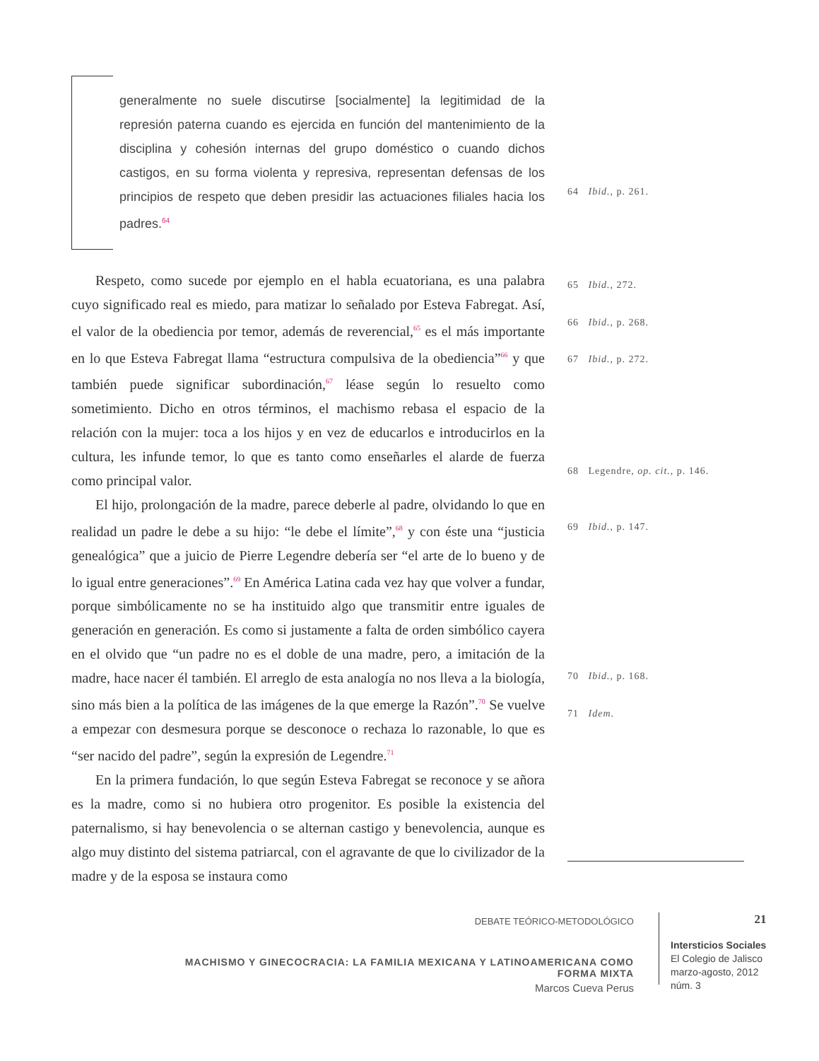generalmente no suele discutirse [socialmente] la legitimidad de la represión paterna cuando es ejercida en función del mantenimiento de la disciplina y cohesión internas del grupo doméstico o cuando dichos castigos, en su forma violenta y represiva, representan defensas de los principios de respeto que deben presidir las actuaciones filiales hacia los padres.<sup>64</sup>
Respeto, como sucede por ejemplo en el habla ecuatoriana, es una palabra cuyo significado real es miedo, para matizar lo señalado por Esteva Fabregat. Así, el valor de la obediencia por temor, además de reverencial,<sup>65</sup> es el más importante en lo que Esteva Fabregat llama “estructura compulsiva de la obediencia”<sup>66</sup> y que también puede significar subordinación,<sup>67</sup> léase según lo resuelto como sometimiento. Dicho en otros términos, el machismo rebasa el espacio de la relación con la mujer: toca a los hijos y en vez de educarlos e introducirlos en la cultura, les infunde temor, lo que es tanto como enseñarles el alarde de fuerza como principal valor.
El hijo, prolongación de la madre, parece deberle al padre, olvidando lo que en realidad un padre le debe a su hijo: “le debe el límite”,<sup>68</sup> y con éste una “justicia genealógica” que a juicio de Pierre Legendre debería ser “el arte de lo bueno y de lo igual entre generaciones”.<sup>69</sup> En América Latina cada vez hay que volver a fundar, porque simbólicamente no se ha instituido algo que transmitir entre iguales de generación en generación. Es como si justamente a falta de orden simbólico cayera en el olvido que “un padre no es el doble de una madre, pero, a imitación de la madre, hace nacer él también. El arreglo de esta analogía no nos lleva a la biología, sino más bien a la política de las imágenes de la que emerge la Razón”.<sup>70</sup> Se vuelve a empezar con desmesura porque se desconoce o rechaza lo razonable, lo que es “ser nacido del padre”, según la expresión de Legendre.<sup>71</sup>
En la primera fundación, lo que según Esteva Fabregat se reconoce y se añora es la madre, como si no hubiera otro progenitor. Es posible la existencia del paternalismo, si hay benevolencia o se alternan castigo y benevolencia, aunque es algo muy distinto del sistema patriarcal, con el agravante de que lo civilizador de la madre y de la esposa se instaura como
64 Ibid., p. 261.
65 Ibid., 272.
66 Ibid., p. 268.
67 Ibid., p. 272.
68 Legendre, op. cit., p. 146.
69 Ibid., p. 147.
70 Ibid., p. 168.
71 Idem.
DEBATE TEÓRICO-METODOLÓGICO
MACHISMO Y GINECOCRACIA: LA FAMILIA MEXICANA Y LATINOAMERICANA COMO FORMA MIXTA
Marcos Cueva Perus
21
Intersticios Sociales
El Colegio de Jalisco
marzo-agosto, 2012
núm. 3